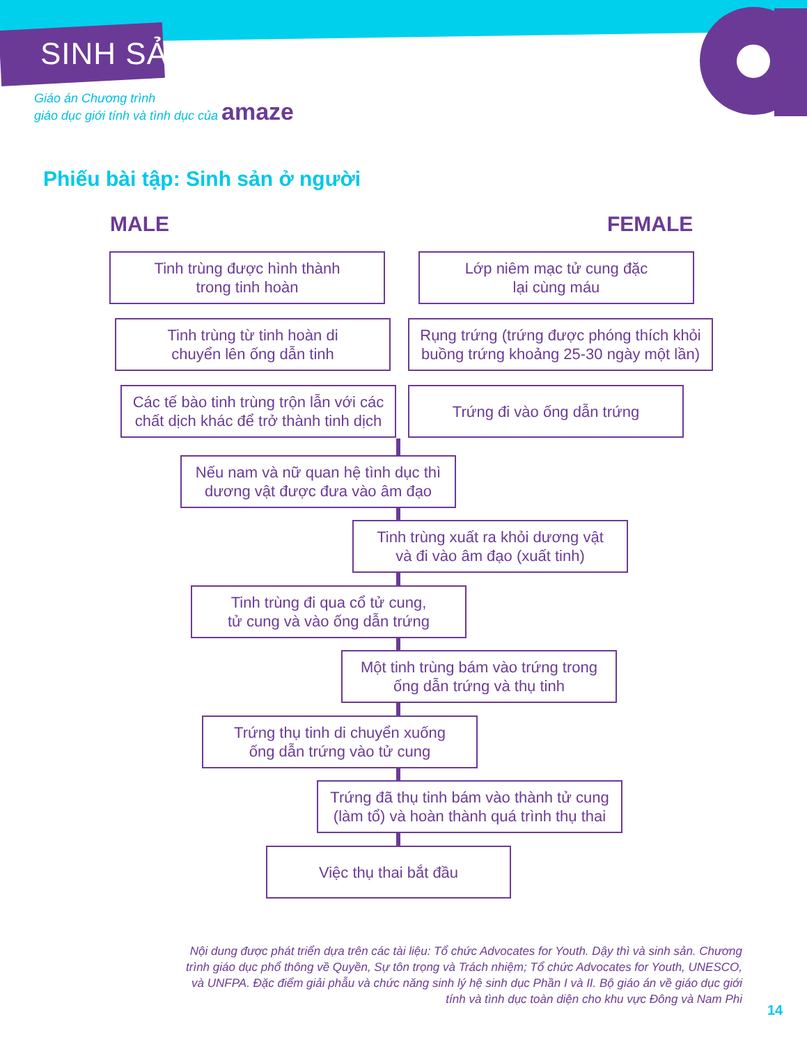SINH SẢN
Giáo án Chương trình
giáo dục giới tính và tình dục của amaze
Phiếu bài tập: Sinh sản ở người
MALE FEMALE
Tinh trùng được hình thành
trong tinh hoàn
Lớp niêm mạc tử cung đặc
lại cùng máu
Tinh trùng từ tinh hoàn di
chuyển lên ống dẫn tinh
Rụng trứng (trứng được phóng thích khỏi buồng trứng khoảng 25-30 ngày một lần)
Các tế bào tinh trùng trộn lẫn với các chất dịch khác để trở thành tinh dịch
Trứng đi vào ống dẫn trứng
Nếu nam và nữ quan hệ tình dục thì dương vật được đưa vào âm đạo
Tinh trùng xuất ra khỏi dương vật
và đi vào âm đạo (xuất tinh)
Tinh trùng đi qua cổ tử cung,
tử cung và vào ống dẫn trứng
Một tinh trùng bám vào trứng trong
ống dẫn trứng và thụ tinh
Trứng thụ tinh di chuyển xuống
ống dẫn trứng vào tử cung
Trứng đã thụ tinh bám vào thành tử cung (làm tổ) và hoàn thành quá trình thụ thai
Việc thụ thai bắt đầu
Nội dung được phát triển dựa trên các tài liệu: Tổ chức Advocates for Youth. Dậy thì và sinh sản. Chương trình giáo dục phổ thông về Quyền, Sự tôn trọng và Trách nhiệm; Tổ chức Advocates for Youth, UNESCO, và UNFPA. Đặc điểm giải phẫu và chức năng sinh lý hệ sinh dục Phần I và II. Bộ giáo án về giáo dục giới tính và tình dục toàn diện cho khu vực Đông và Nam Phi
14